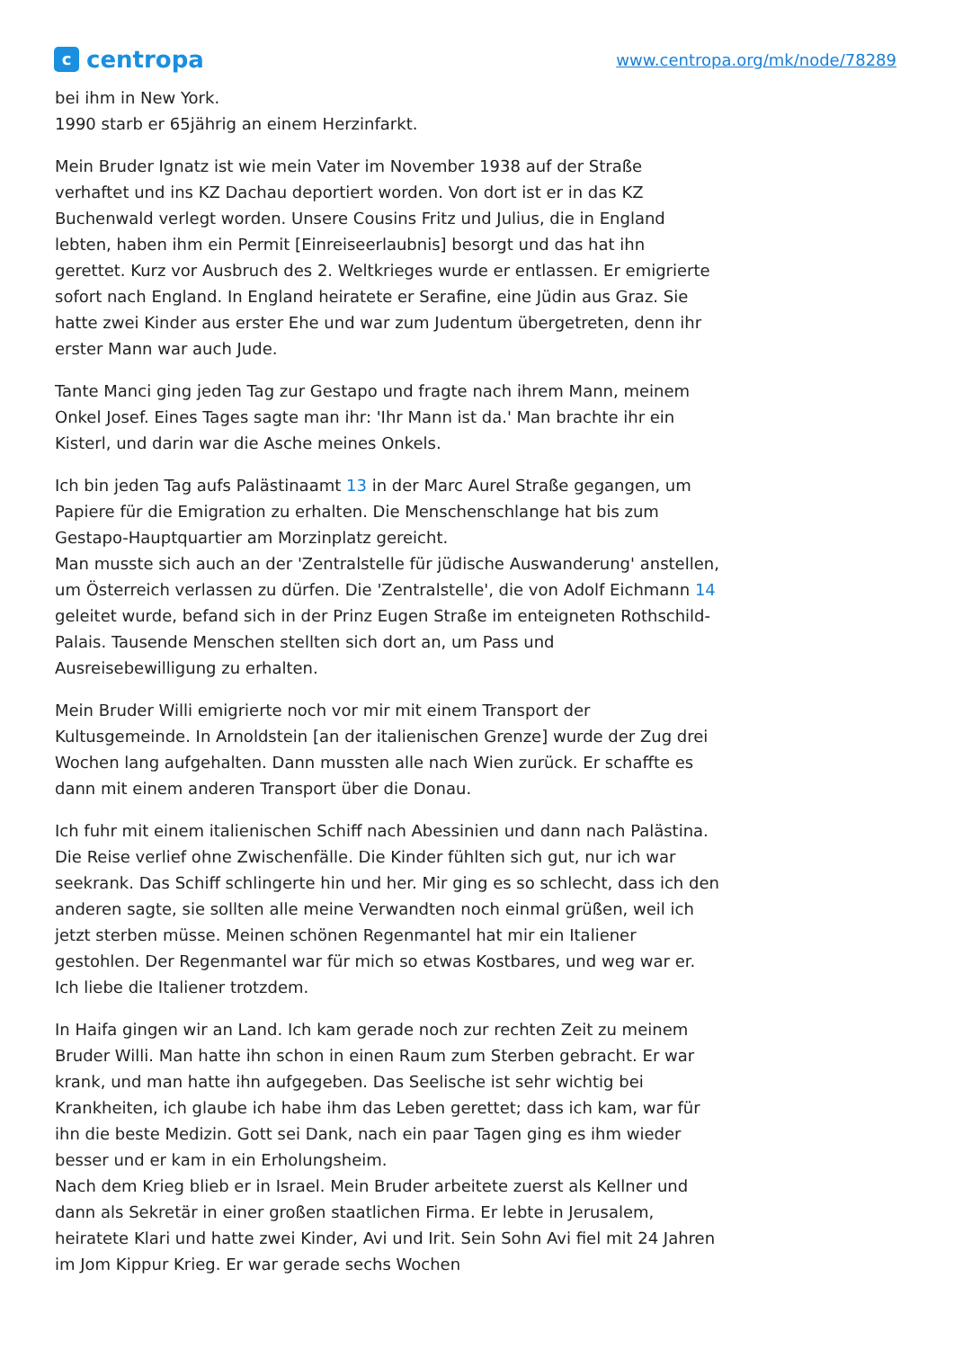c
centropa
www.centropa.org/mk/node/78289
bei ihm in New York.
1990 starb er 65jährig an einem Herzinfarkt.
Mein Bruder Ignatz ist wie mein Vater im November 1938 auf der Straße verhaftet und ins KZ Dachau deportiert worden. Von dort ist er in das KZ Buchenwald verlegt worden. Unsere Cousins Fritz und Julius, die in England lebten, haben ihm ein Permit [Einreiseerlaubnis] besorgt und das hat ihn gerettet. Kurz vor Ausbruch des 2. Weltkrieges wurde er entlassen. Er emigrierte sofort nach England. In England heiratete er Serafine, eine Jüdin aus Graz. Sie hatte zwei Kinder aus erster Ehe und war zum Judentum übergetreten, denn ihr erster Mann war auch Jude.
Tante Manci ging jeden Tag zur Gestapo und fragte nach ihrem Mann, meinem Onkel Josef. Eines Tages sagte man ihr: 'Ihr Mann ist da.' Man brachte ihr ein Kisterl, und darin war die Asche meines Onkels.
Ich bin jeden Tag aufs Palästinaamt 13 in der Marc Aurel Straße gegangen, um Papiere für die Emigration zu erhalten. Die Menschenschlange hat bis zum Gestapo-Hauptquartier am Morzinplatz gereicht.
Man musste sich auch an der 'Zentralstelle für jüdische Auswanderung' anstellen, um Österreich verlassen zu dürfen. Die 'Zentralstelle', die von Adolf Eichmann 14 geleitet wurde, befand sich in der Prinz Eugen Straße im enteigneten Rothschild-Palais. Tausende Menschen stellten sich dort an, um Pass und Ausreisebewilligung zu erhalten.
Mein Bruder Willi emigrierte noch vor mir mit einem Transport der Kultusgemeinde. In Arnoldstein [an der italienischen Grenze] wurde der Zug drei Wochen lang aufgehalten. Dann mussten alle nach Wien zurück. Er schaffte es dann mit einem anderen Transport über die Donau.
Ich fuhr mit einem italienischen Schiff nach Abessinien und dann nach Palästina. Die Reise verlief ohne Zwischenfälle. Die Kinder fühlten sich gut, nur ich war seekrank. Das Schiff schlingerte hin und her. Mir ging es so schlecht, dass ich den anderen sagte, sie sollten alle meine Verwandten noch einmal grüßen, weil ich jetzt sterben müsse. Meinen schönen Regenmantel hat mir ein Italiener gestohlen. Der Regenmantel war für mich so etwas Kostbares, und weg war er. Ich liebe die Italiener trotzdem.
In Haifa gingen wir an Land. Ich kam gerade noch zur rechten Zeit zu meinem Bruder Willi. Man hatte ihn schon in einen Raum zum Sterben gebracht. Er war krank, und man hatte ihn aufgegeben. Das Seelische ist sehr wichtig bei Krankheiten, ich glaube ich habe ihm das Leben gerettet; dass ich kam, war für ihn die beste Medizin. Gott sei Dank, nach ein paar Tagen ging es ihm wieder besser und er kam in ein Erholungsheim.
Nach dem Krieg blieb er in Israel. Mein Bruder arbeitete zuerst als Kellner und dann als Sekretär in einer großen staatlichen Firma. Er lebte in Jerusalem, heiratete Klari und hatte zwei Kinder, Avi und Irit. Sein Sohn Avi fiel mit 24 Jahren im Jom Kippur Krieg. Er war gerade sechs Wochen